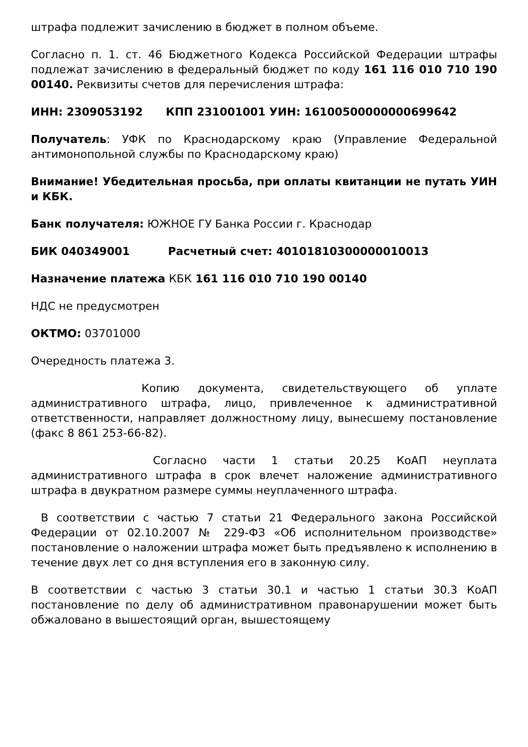штрафа подлежит зачислению в бюджет в полном объеме.
Согласно п. 1. ст. 46 Бюджетного Кодекса Российской Федерации штрафы подлежат зачислению в федеральный бюджет по коду 161 116 010 710 190 00140. Реквизиты счетов для перечисления штрафа:
ИНН: 2309053192 КПП 231001001 УИН: 16100500000000699642
Получатель: УФК по Краснодарскому краю (Управление Федеральной антимонопольной службы по Краснодарскому краю)
Внимание! Убедительная просьба, при оплаты квитанции не путать УИН и КБК.
Банк получателя: ЮЖНОЕ ГУ Банка России г. Краснодар
БИК 040349001 Расчетный счет: 40101810300000010013
Назначение платежа КБК 161 116 010 710 190 00140
НДС не предусмотрен
ОКТМО: 03701000
Очередность платежа 3.
Копию документа, свидетельствующего об уплате административного штрафа, лицо, привлеченное к административной ответственности, направляет должностному лицу, вынесшему постановление (факс 8 861 253-66-82).
Согласно части 1 статьи 20.25 КоАП неуплата административного штрафа в срок влечет наложение административного штрафа в двукратном размере суммы неуплаченного штрафа.
В соответствии с частью 7 статьи 21 Федерального закона Российской Федерации от 02.10.2007 № 229-ФЗ «Об исполнительном производстве» постановление о наложении штрафа может быть предъявлено к исполнению в течение двух лет со дня вступления его в законную силу.
В соответствии с частью 3 статьи 30.1 и частью 1 статьи 30.3 КоАП постановление по делу об административном правонарушении может быть обжаловано в вышестоящий орган, вышестоящему